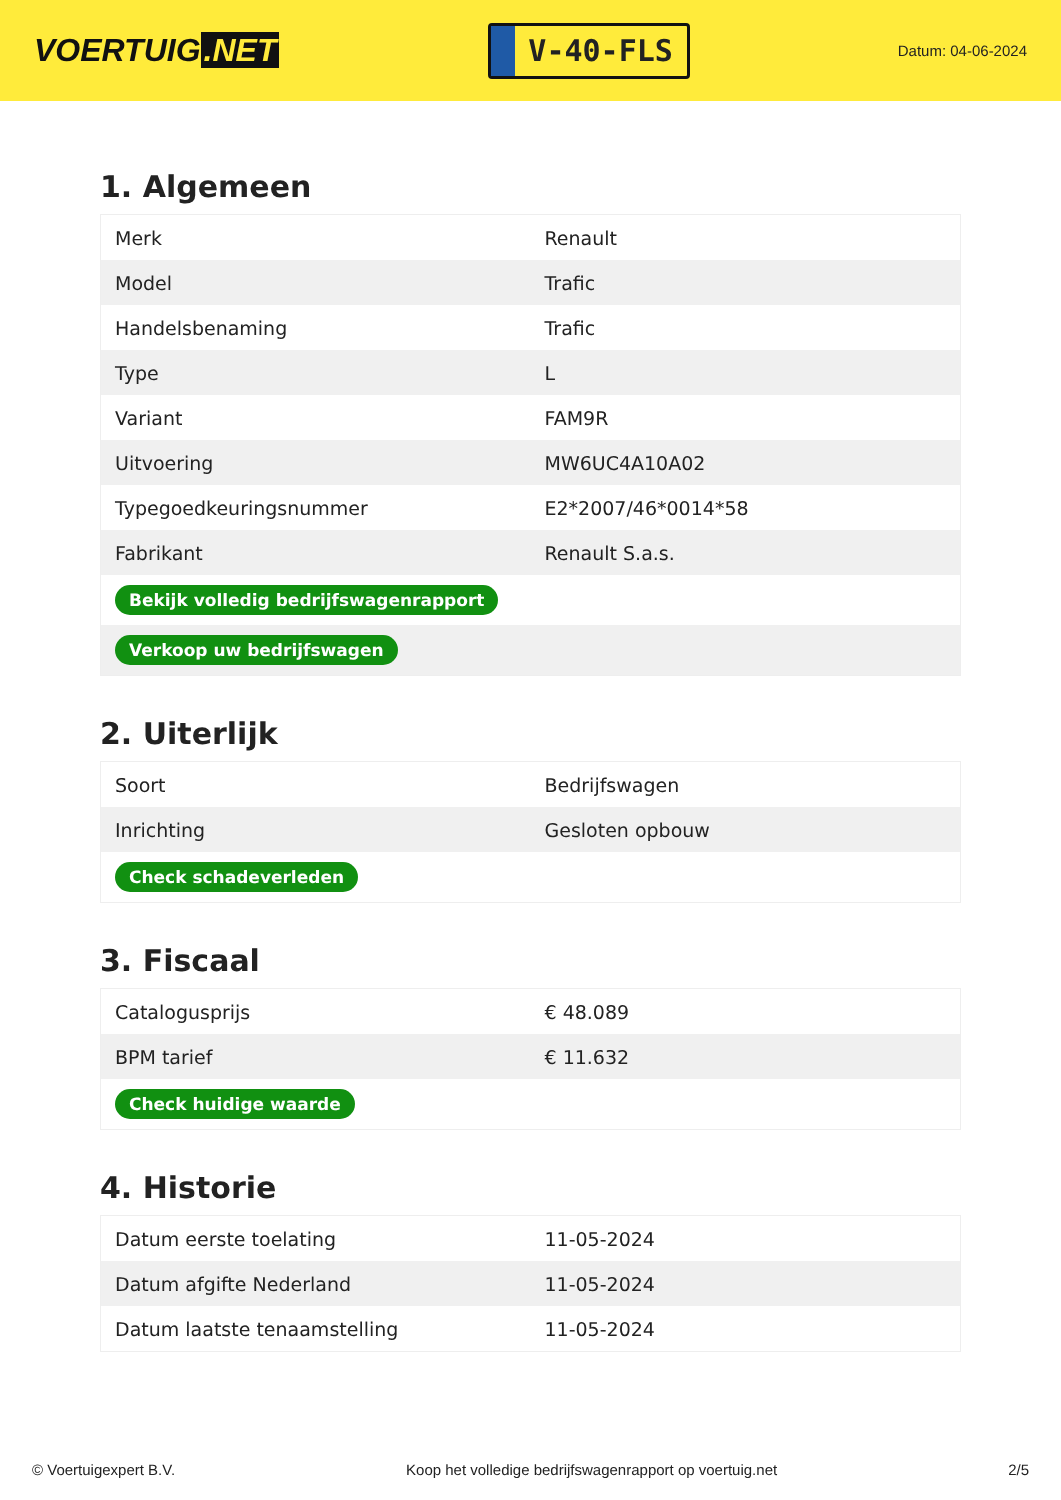VOERTUIG.NET
V-40-FLS
Datum: 04-06-2024
1. Algemeen
| Merk | Renault |
| Model | Trafic |
| Handelsbenaming | Trafic |
| Type | L |
| Variant | FAM9R |
| Uitvoering | MW6UC4A10A02 |
| Typegoedkeuringsnummer | E2*2007/46*0014*58 |
| Fabrikant | Renault S.a.s. |
| Bekijk volledig bedrijfswagenrapport | |
| Verkoop uw bedrijfswagen | |
2. Uiterlijk
| Soort | Bedrijfswagen |
| Inrichting | Gesloten opbouw |
| Check schadeverleden | |
3. Fiscaal
| Catalogusprijs | € 48.089 |
| BPM tarief | € 11.632 |
| Check huidige waarde | |
4. Historie
| Datum eerste toelating | 11-05-2024 |
| Datum afgifte Nederland | 11-05-2024 |
| Datum laatste tenaamstelling | 11-05-2024 |
© Voertuigexpert B.V. Koop het volledige bedrijfswagenrapport op voertuig.net 2/5